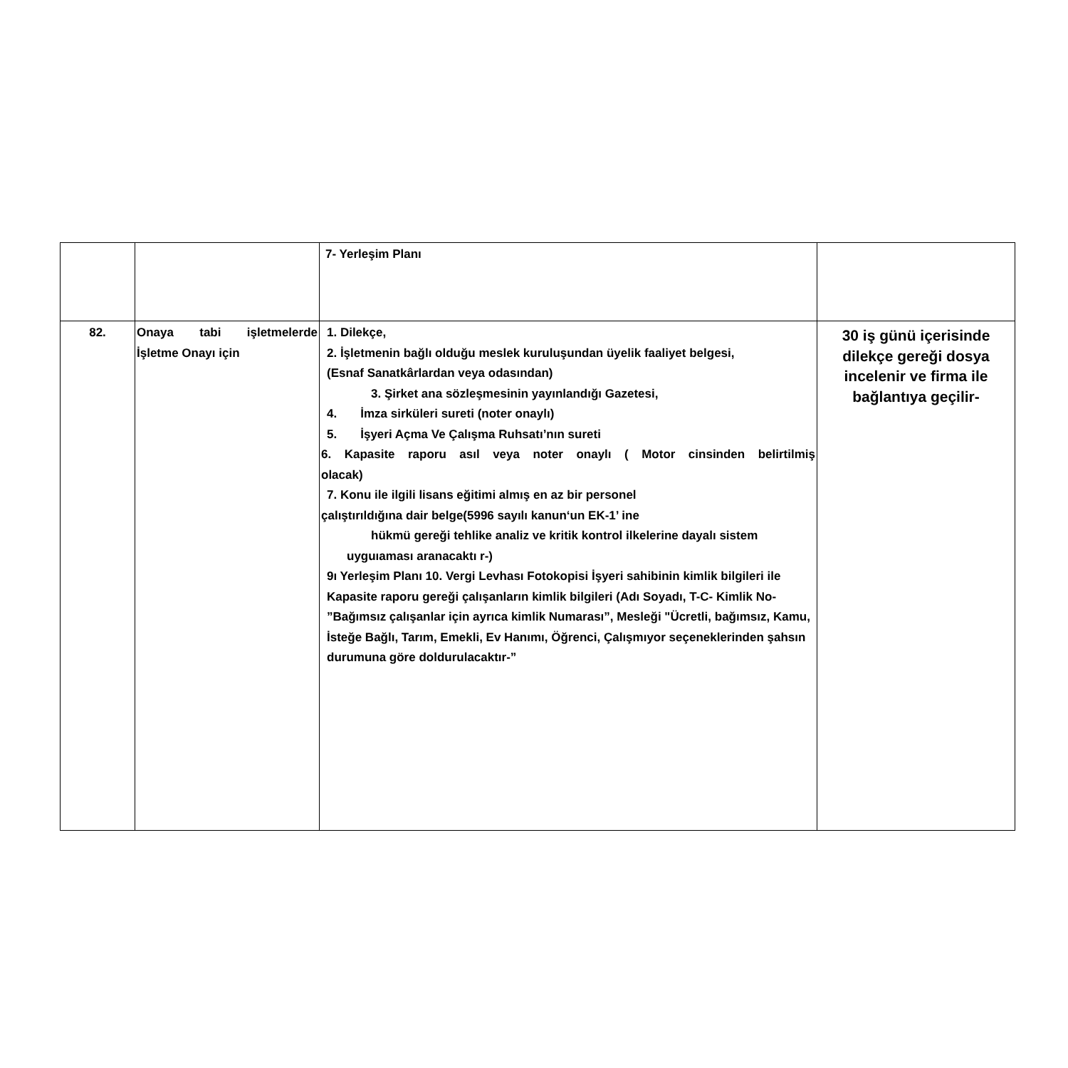| | | 7- Yerleşim Planı | |
| 82. | Onaya tabi işletmelerde İşletme Onayı için | 1. Dilekçe, 2. İşletmenin bağlı olduğu meslek kuruluşundan üyelik faaliyet belgesi, (Esnaf Sanatkârlardan veya odasından) 3. Şirket ana sözleşmesinin yayınlandığı Gazetesi, 4. İmza sirküleri sureti (noter onaylı) 5. İşyeri Açma Ve Çalışma Ruhsatı’nın sureti 6. Kapasite raporu asıl veya noter onaylı ( Motor cinsinden belirtilmiş olacak) 7. Konu ile ilgili lisans eğitimi almış en az bir personel çalıştırıldığına dair belge(5996 sayılı kanun‘un EK-1’ ine hükmü gereği tehlike analiz ve kritik kontrol ilkelerine dayalı sistem uyguıaması aranacaktı r-) 9ı Yerleşim Planı 10. Vergi Levhası Fotokopisi İşyeri sahibinin kimlik bilgileri ile Kapasite raporu gereği çalışanların kimlik bilgileri (Adı Soyadı, T-C- Kimlik No- ”Bağımsız çalışanlar için ayrıca kimlik Numarası”, Mesleği "Ücretli, bağımsız, Kamu, İsteğe Bağlı, Tarım, Emekli, Ev Hanımı, Öğrenci, Çalışmıyor seçeneklerinden şahsın durumuna göre doldurulacaktır-” | 30 iş günü içerisinde dilekçe gereği dosya incelenir ve firma ile bağlantıya geçilir- |